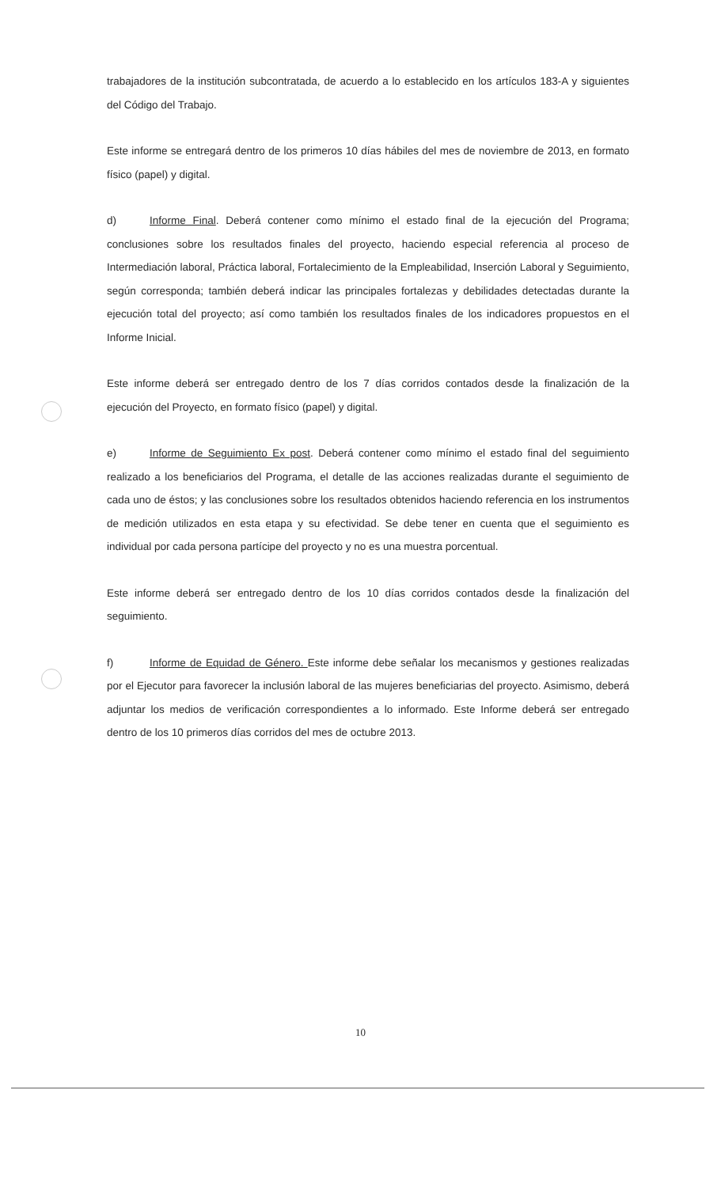trabajadores de la institución subcontratada, de acuerdo a lo establecido en los artículos 183-A y siguientes del Código del Trabajo.
Este informe se entregará dentro de los primeros 10 días hábiles del mes de noviembre de 2013, en formato físico (papel) y digital.
d) Informe Final. Deberá contener como mínimo el estado final de la ejecución del Programa; conclusiones sobre los resultados finales del proyecto, haciendo especial referencia al proceso de Intermediación laboral, Práctica laboral, Fortalecimiento de la Empleabilidad, Inserción Laboral y Seguimiento, según corresponda; también deberá indicar las principales fortalezas y debilidades detectadas durante la ejecución total del proyecto; así como también los resultados finales de los indicadores propuestos en el Informe Inicial.
Este informe deberá ser entregado dentro de los 7 días corridos contados desde la finalización de la ejecución del Proyecto, en formato físico (papel) y digital.
e) Informe de Seguimiento Ex post. Deberá contener como mínimo el estado final del seguimiento realizado a los beneficiarios del Programa, el detalle de las acciones realizadas durante el seguimiento de cada uno de éstos; y las conclusiones sobre los resultados obtenidos haciendo referencia en los instrumentos de medición utilizados en esta etapa y su efectividad. Se debe tener en cuenta que el seguimiento es individual por cada persona partícipe del proyecto y no es una muestra porcentual.
Este informe deberá ser entregado dentro de los 10 días corridos contados desde la finalización del seguimiento.
f) Informe de Equidad de Género. Este informe debe señalar los mecanismos y gestiones realizadas por el Ejecutor para favorecer la inclusión laboral de las mujeres beneficiarias del proyecto. Asimismo, deberá adjuntar los medios de verificación correspondientes a lo informado. Este Informe deberá ser entregado dentro de los 10 primeros días corridos del mes de octubre 2013.
10